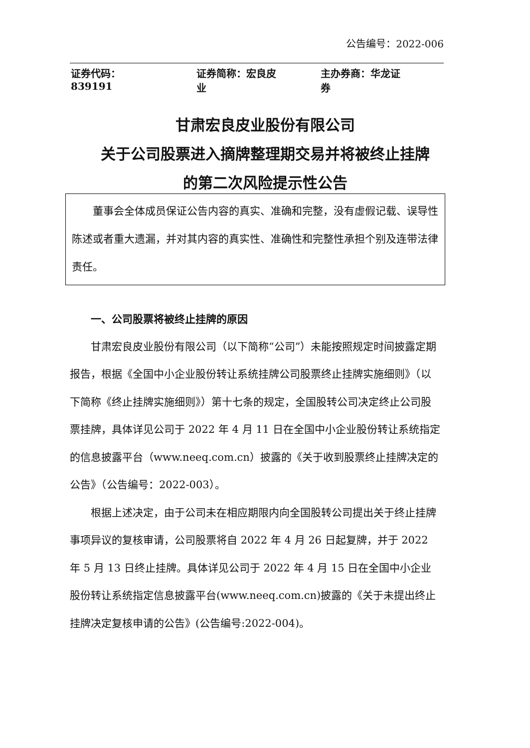公告编号：2022-006
证券代码：839191 证券简称：宏良皮业 主办券商：华龙证券
甘肃宏良皮业股份有限公司
关于公司股票进入摘牌整理期交易并将被终止挂牌
的第二次风险提示性公告
董事会全体成员保证公告内容的真实、准确和完整，没有虚假记载、误导性陈述或者重大遗漏，并对其内容的真实性、准确性和完整性承担个别及连带法律责任。
一、公司股票将被终止挂牌的原因
甘肃宏良皮业股份有限公司（以下简称“公司”）未能按照规定时间披露定期报告，根据《全国中小企业股份转让系统挂牌公司股票终止挂牌实施细则》（以下简称《终止挂牌实施细则》）第十七条的规定，全国股转公司决定终止公司股票挂牌，具体详见公司于 2022 年 4 月 11 日在全国中小企业股份转让系统指定的信息披露平台（www.neeq.com.cn）披露的《关于收到股票终止挂牌决定的公告》（公告编号：2022-003）。
根据上述决定，由于公司未在相应期限内向全国股转公司提出关于终止挂牌事项异议的复核审请，公司股票将自 2022 年 4 月 26 日起复牌，并于 2022 年 5 月 13 日终止挂牌。具体详见公司于 2022 年 4 月 15 日在全国中小企业股份转让系统指定信息披露平台(www.neeq.com.cn)披露的《关于未提出终止挂牌决定复核申请的公告》(公告编号:2022-004)。